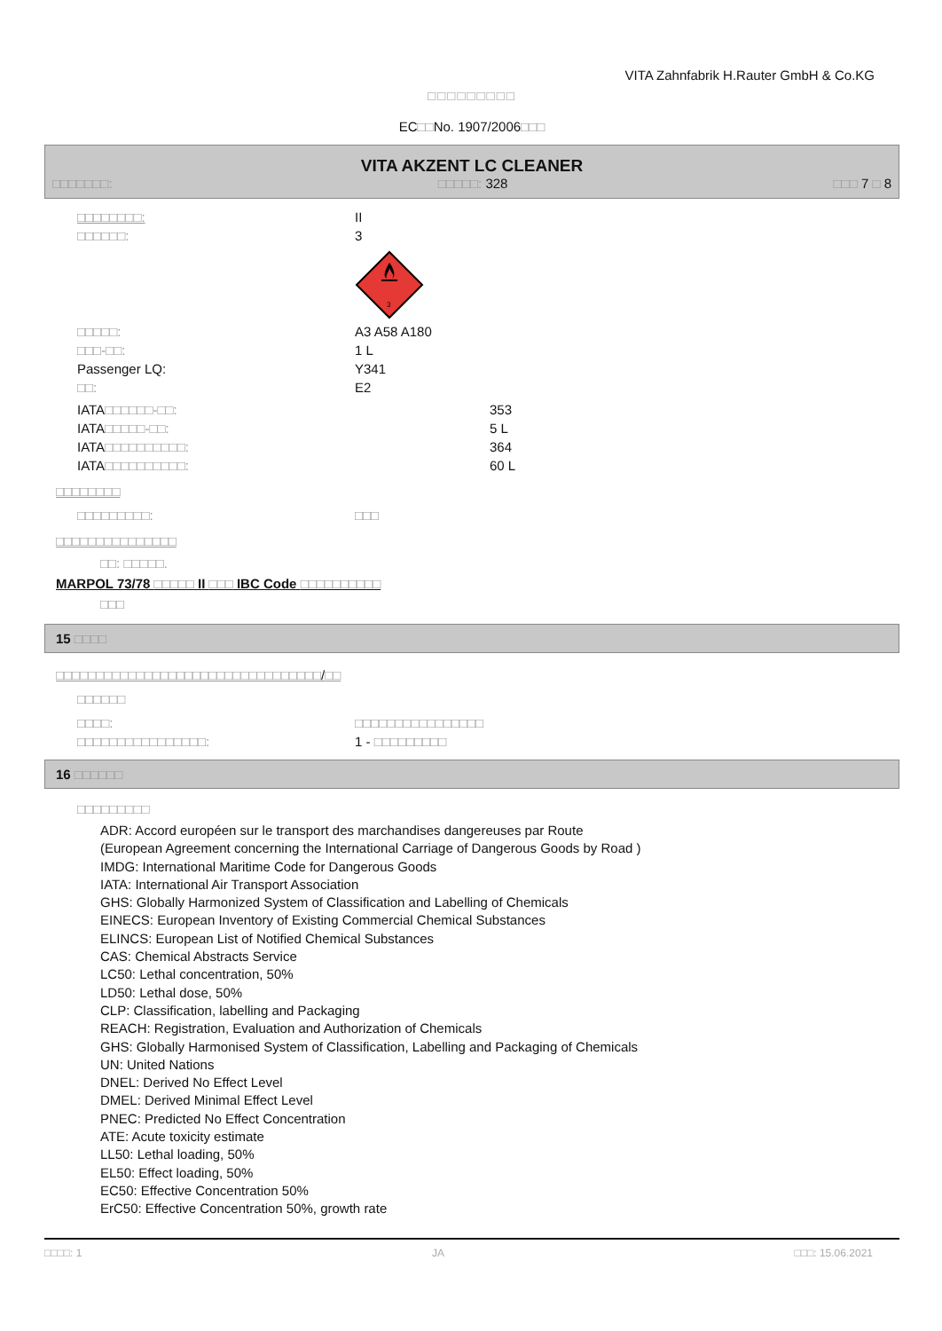VITA Zahnfabrik H.Rauter GmbH & Co.KG
□□□□□□□□□
EC□□No. 1907/2006□□□
VITA AKZENT LC CLEANER
□□□□□□□: □□□□□: 328 □□□ 7 □ 8
□□□□□□□□: II
□□□□□□: 3
3
□□□□□: A3 A58 A180
□□□-□□: 1 L
Passenger LQ: Y341
□□: E2
IATA□□□□□□-□□: 353
IATA□□□□□-□□: 5 L
IATA□□□□□□□□□□: 364
IATA□□□□□□□□□□: 60 L
□□□□□□□□
□□□□□□□□□: □□□
□□□□□□□□□□□□□□□
□□: □□□□□.
MARPOL 73/78 □□□□□ II □□□ IBC Code □□□□□□□□□□
□□□
15 □□□□
□□□□□□□□□□□□□□□□□□□□□□□□□□□□□□□□□/□□
□□□□□□
□□□□: □□□□□□□□□□□□□□□□
□□□□□□□□□□□□□□□□: 1 - □□□□□□□□□
16 □□□□□□
□□□□□□□□□
ADR: Accord européen sur le transport des marchandises dangereuses par Route
(European Agreement concerning the International Carriage of Dangerous Goods by Road )
IMDG: International Maritime Code for Dangerous Goods
IATA: International Air Transport Association
GHS: Globally Harmonized System of Classification and Labelling of Chemicals
EINECS: European Inventory of Existing Commercial Chemical Substances
ELINCS: European List of Notified Chemical Substances
CAS: Chemical Abstracts Service
LC50: Lethal concentration, 50%
LD50: Lethal dose, 50%
CLP: Classification, labelling and Packaging
REACH: Registration, Evaluation and Authorization of Chemicals
GHS: Globally Harmonised System of Classification, Labelling and Packaging of Chemicals
UN: United Nations
DNEL: Derived No Effect Level
DMEL: Derived Minimal Effect Level
PNEC: Predicted No Effect Concentration
ATE: Acute toxicity estimate
LL50: Lethal loading, 50%
EL50: Effect loading, 50%
EC50: Effective Concentration 50%
ErC50: Effective Concentration 50%, growth rate
□□□□: 1 JA □□□: 15.06.2021